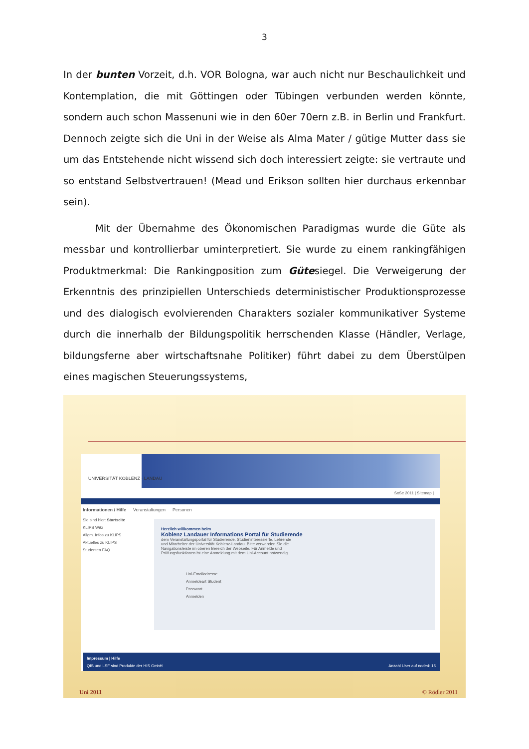3
In der bunten Vorzeit, d.h. VOR Bologna, war auch nicht nur Beschaulichkeit und Kontemplation, die mit Göttingen oder Tübingen verbunden werden könnte, sondern auch schon Massenuni wie in den 60er 70ern z.B. in Berlin und Frankfurt. Dennoch zeigte sich die Uni in der Weise als Alma Mater / gütige Mutter dass sie um das Entstehende nicht wissend sich doch interessiert zeigte: sie vertraute und so entstand Selbstvertrauen! (Mead und Erikson sollten hier durchaus erkennbar sein).
Mit der Übernahme des Ökonomischen Paradigmas wurde die Güte als messbar und kontrollierbar uminterpretiert. Sie wurde zu einem rankingfähigen Produktmerkmal: Die Rankingposition zum Gütesiegel. Die Verweigerung der Erkenntnis des prinzipiellen Unterschieds deterministischer Produktionsprozesse und des dialogisch evolvierenden Charakters sozialer kommunikativer Systeme durch die innerhalb der Bildungspolitik herrschenden Klasse (Händler, Verlage, bildungsferne aber wirtschaftsnahe Politiker) führt dabei zu dem Überstülpen eines magischen Steuerungssystems,
UNIVERSITÄT KOBLENZ · LANDAU
SoSe 2011 | Sitemap |
Informationen / Hilfe Veranstaltungen Personen
Sie sind hier: Startseite
KLIPS Wiki
Allgm. Infos zu KLIPS
Aktuelles zu KLIPS
Studenten FAQ
Herzlich willkommen beim
Koblenz Landauer Informations Portal für Studierende
dem Veranstaltungsportal für Studierende, Studieninteressierte, Lehrende und Mitarbeiter der Universität Koblenz-Landau. Bitte verwenden Sie die Navigationsleiste im oberen Bereich der Webseite. Für Anmelde und Prüfungsfunktionen ist eine Anmeldung mit dem Uni-Account notwendig.
Uni-Emailadresse
Anmeldeart Student
Passwort
Anmelden
Impressum | Hilfe
QIS und LSF sind Produkte der HIS GmbH Anzahl User auf node4: 15
Uni 2011 © Rödler 2011